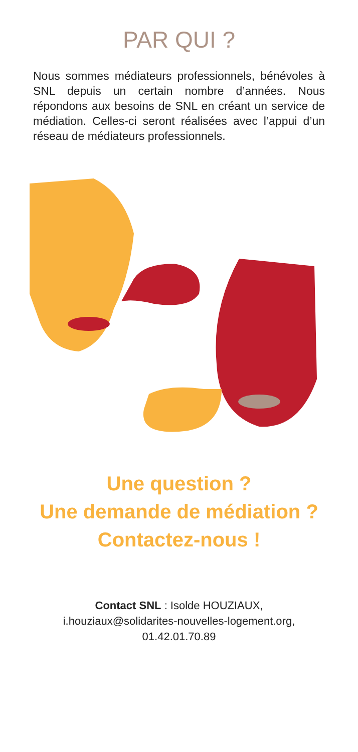PAR QUI ?
Nous sommes médiateurs professionnels, bénévoles à SNL depuis un certain nombre d’années. Nous répondons aux besoins de SNL en créant un service de médiation. Celles-ci seront réalisées avec l’appui d’un réseau de médiateurs professionnels.
Une question ?
Une demande de médiation ?
Contactez-nous !
Contact SNL : Isolde HOUZIAUX,
i.houziaux@solidarites-nouvelles-logement.org,
01.42.01.70.89